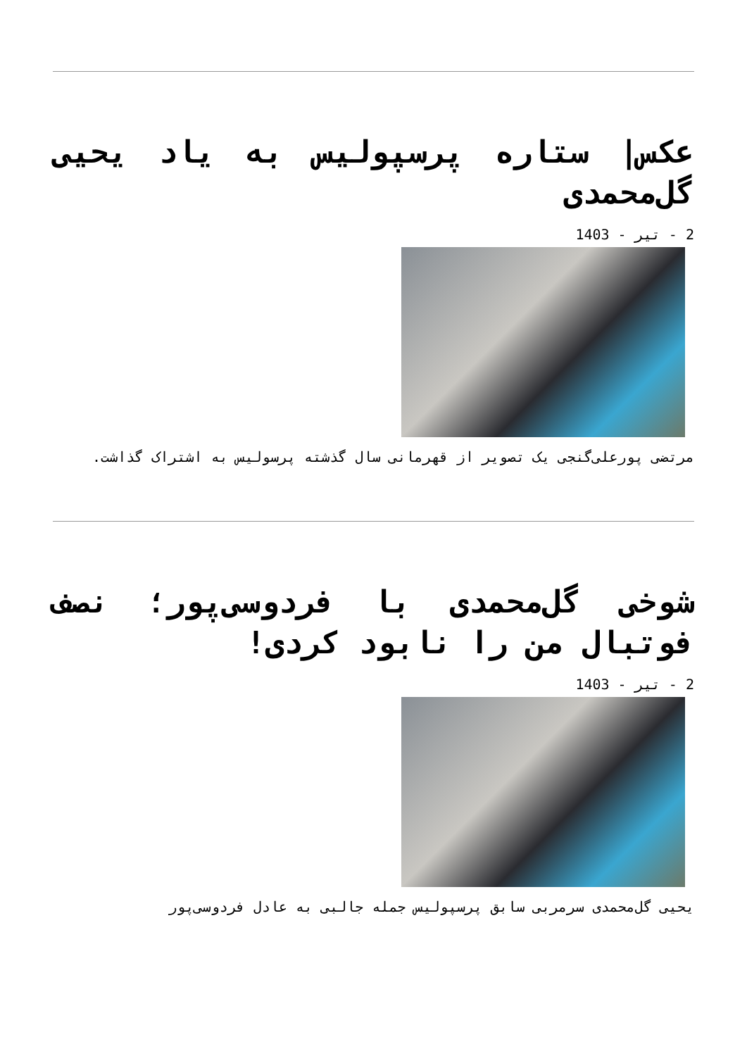عکس| ستاره پرسپولیس به یاد یحیی گل‌محمدی
2 - تیر - 1403
مرتضی پورعلی‌گنجی یک تصویر از قهرمانی سال گذشته پرسولیس به اشتراک گذاشت.
شوخی گل‌محمدی با فردوسی‌پور؛ نصف فوتبال من را نابود کردی!
2 - تیر - 1403
یحیی گل‌محمدی سرمربی سابق پرسپولیس جمله جالبی به عادل فردوسی‌پور